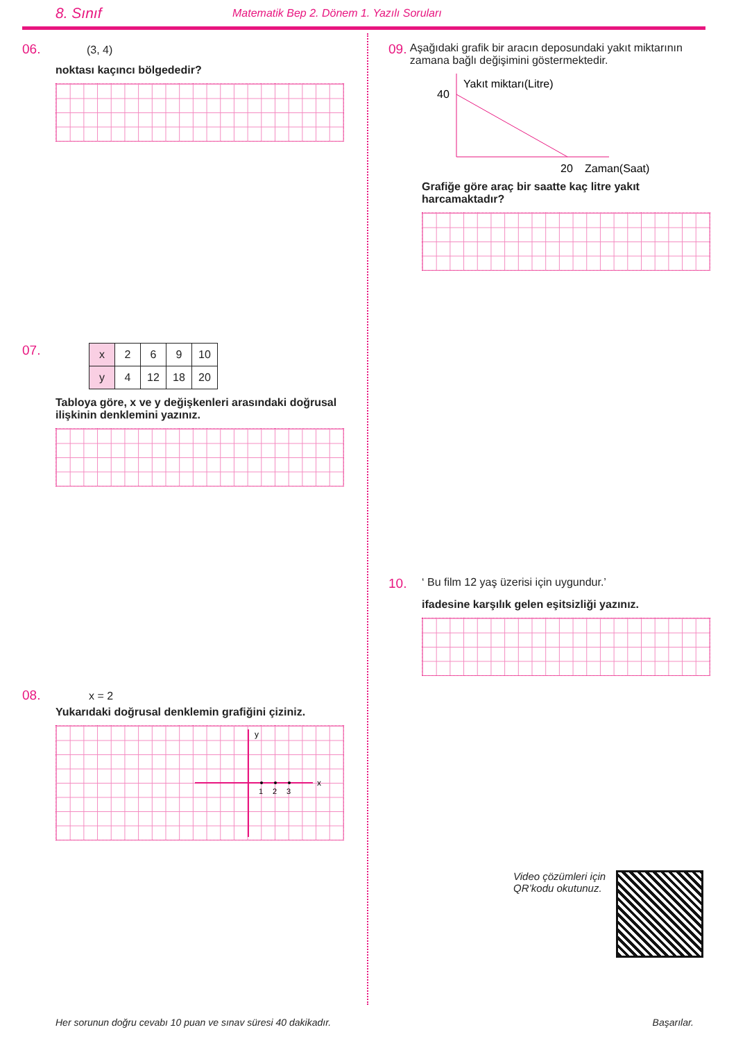8. Sınıf Matematik Bep 2. Dönem 1. Yazılı Soruları
06. (3, 4)
noktası kaçıncı bölgededir?
07.
| x | 2 | 6 | 9 | 10 |
| y | 4 | 12 | 18 | 20 |
Tabloya göre, x ve y değişkenleri arasındaki doğrusal ilişkinin denklemini yazınız.
08. x = 2
Yukarıdaki doğrusal denklemin grafiğini çiziniz.
y
x
1
2
3
09. Aşağıdaki grafik bir aracın deposundaki yakıt miktarının zamana bağlı değişimini göstermektedir.
Yakıt miktarı(Litre)
40
20
Zaman(Saat)
Grafiğe göre araç bir saatte kaç litre yakıt harcamaktadır?
10. ‘ Bu film 12 yaş üzerisi için uygundur.’
ifadesine karşılık gelen eşitsizliği yazınız.
Video çözümleri için
QR’kodu okutunuz.
Her sorunun doğru cevabı 10 puan ve sınav süresi 40 dakikadır. Başarılar.